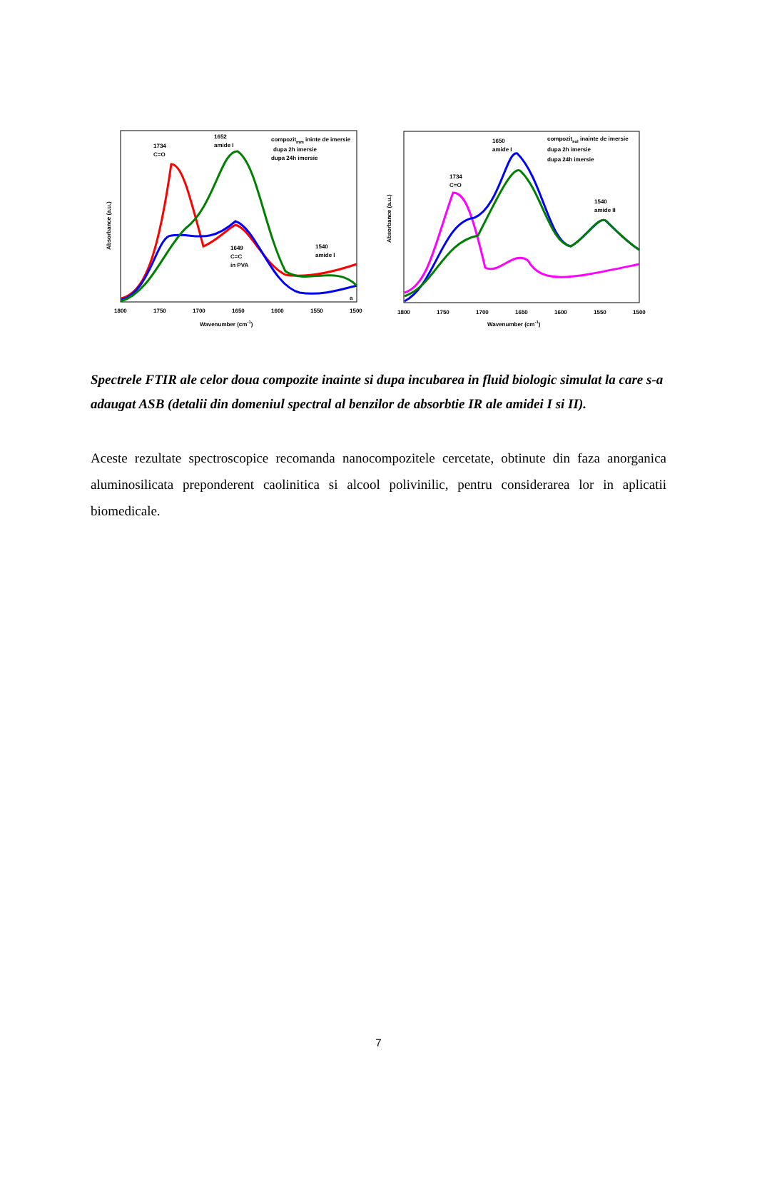1734
C=O
1652
amide I
compozitmm ininte de imersie
dupa 2h imersie
dupa 24h imersie
1649
C=C
in PVA
1540
amide I
a
1800
1750
1700
1650
1600
1550
1500
Wavenumber (cm-1)
Absorbance (a.u.)
1650
amide I
1734
C=O
compozitsol inainte de imersie
dupa 2h imersie
dupa 24h imersie
1540
amide II
1800
1750
1700
1650
1600
1550
1500
Wavenumber (cm-1)
Absorbance (a.u.)
Spectrele FTIR ale celor doua compozite inainte si dupa incubarea in fluid biologic simulat la care s-a adaugat ASB (detalii din domeniul spectral al benzilor de absorbtie IR ale amidei I si II).
Aceste rezultate spectroscopice recomanda nanocompozitele cercetate, obtinute din faza anorganica aluminosilicata preponderent caolinitica si alcool polivinilic, pentru considerarea lor in aplicatii biomedicale.
7